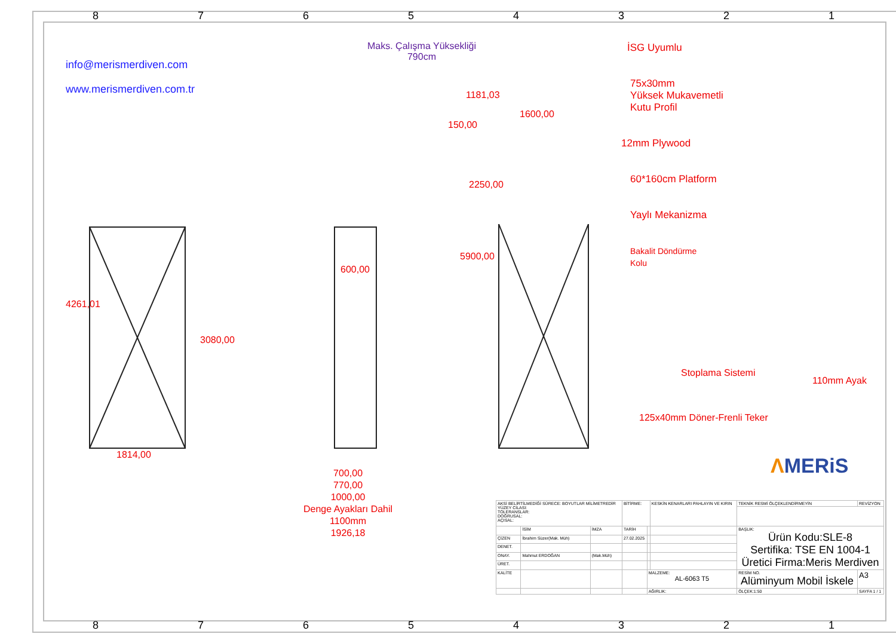87654321
info@merismerdiven.com
www.merismerdiven.com.tr
Maks. Çalışma Yüksekliği
790cm
4261,01
3080,00
1814,00
600,00
700,00
770,00
1000,00
Denge Ayakları Dahil
1100mm
1926,18
1600,00
1181,03
150,00
2250,00
5900,00
İSG Uyumlu
75x30mm
Yüksek Mukavemetli
Kutu Profil
12mm Plywood
60*160cm Platform
Yaylı Mekanizma
Bakalit Döndürme
Kolu
Stoplama Sistemi
110mm Ayak
125x40mm Döner-Frenli Teker
ΛMERiS
| AKSİ BELİRTİLMEDİĞİ SÜRECE: BOYUTLAR MİLİMETREDİR YÜZEY CİLASI: TOLERANSLAR: DOĞRUSAL: AÇISAL: | | | BİTİRME: | | KESKİN KENARLARI PAHLAYIN VE KIRIN | TEKNİK RESMİ ÖLÇEKLENDİRMEYİN | REVİZYON |
| | İSİM | İMZA | TARİH | | | BAŞLIK: Ürün Kodu:SLE-8 Sertifika: TSE EN 1004-1 Üretici Firma:Meris Merdiven | |
| ÇİZEN | İbrahim Süzer(Mak. Müh) | | 27.02.2025 | | | | |
| DENET. | | | | | | | |
| ONAY. | Mahmut ERDOĞAN | (Mak.Müh) | | | | | |
| ÜRET. | | | | | | | |
| KALİTE | | | | MALZEME: AL-6063 T5 | | RESİM NO. Alüminyum Mobil İskele | A3 |
| | | | | AĞIRLIK: | | ÖLÇEK:1:50 | SAYFA 1 / 1 |
87654321